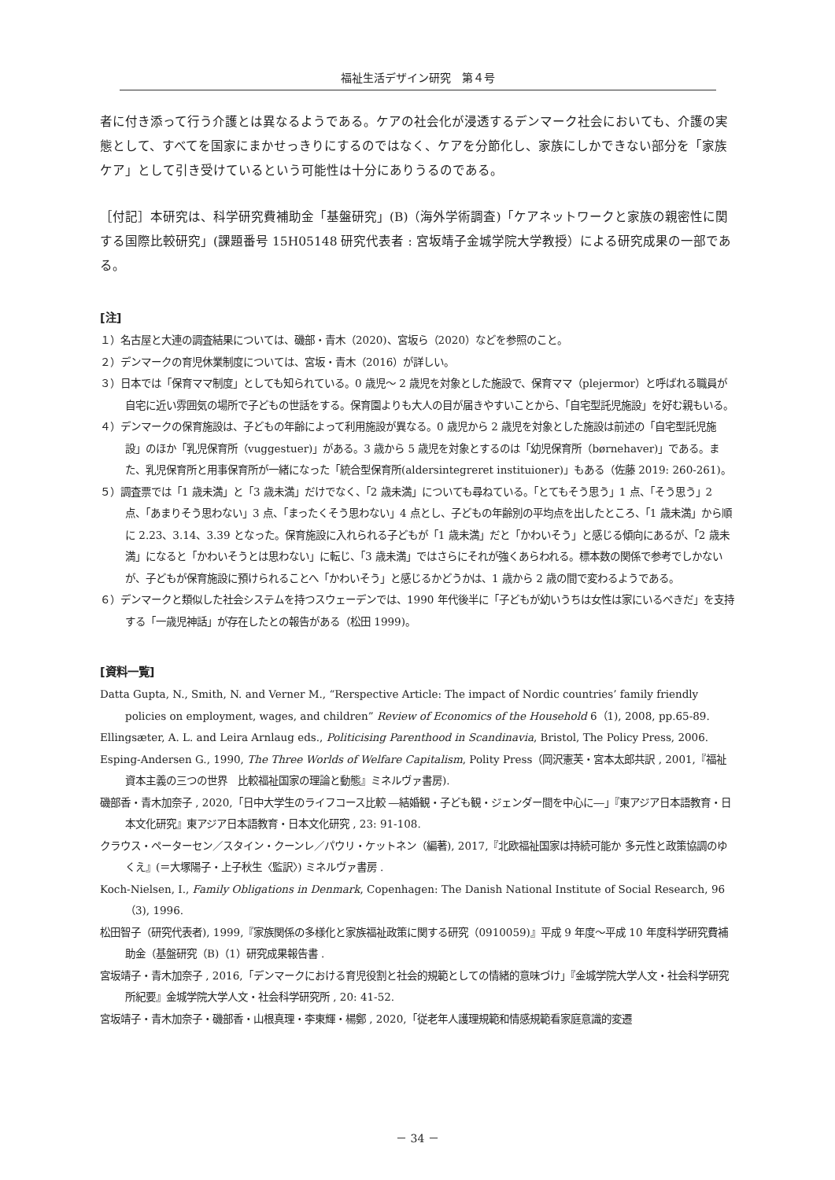福祉生活デザイン研究　第４号
者に付き添って行う介護とは異なるようである。ケアの社会化が浸透するデンマーク社会においても、介護の実態として、すべてを国家にまかせっきりにするのではなく、ケアを分節化し、家族にしかできない部分を「家族ケア」として引き受けているという可能性は十分にありうるのである。
［付記］本研究は、科学研究費補助金「基盤研究」(B)（海外学術調査)「ケアネットワークと家族の親密性に関する国際比較研究」(課題番号 15H05148 研究代表者 : 宮坂靖子金城学院大学教授）による研究成果の一部である。
[注]
１）名古屋と大連の調査結果については、磯部・青木（2020)、宮坂ら（2020）などを参照のこと。
２）デンマークの育児休業制度については、宮坂・青木（2016）が詳しい。
３）日本では「保育ママ制度」としても知られている。0 歳児～ 2 歳児を対象とした施設で、保育ママ（plejermor）と呼ばれる職員が自宅に近い雰囲気の場所で子どもの世話をする。保育園よりも大人の目が届きやすいことから、「自宅型託児施設」を好む親もいる。
４）デンマークの保育施設は、子どもの年齢によって利用施設が異なる。0 歳児から 2 歳児を対象とした施設は前述の「自宅型託児施設」のほか「乳児保育所（vuggestuer)」がある。3 歳から 5 歳児を対象とするのは「幼児保育所（børnehaver)」である。また、乳児保育所と用事保育所が一緒になった「統合型保育所(aldersintegreret instituioner)」もある（佐藤 2019: 260-261)。
５）調査票では「1 歳未満」と「3 歳未満」だけでなく、「2 歳未満」についても尋ねている。「とてもそう思う」1 点、「そう思う」2 点、「あまりそう思わない」3 点、「まったくそう思わない」4 点とし、子どもの年齢別の平均点を出したところ、「1 歳未満」から順に 2.23、3.14、3.39 となった。保育施設に入れられる子どもが「1 歳未満」だと「かわいそう」と感じる傾向にあるが、「2 歳未満」になると「かわいそうとは思わない」に転じ、「3 歳未満」ではさらにそれが強くあらわれる。標本数の関係で参考でしかないが、子どもが保育施設に預けられることへ「かわいそう」と感じるかどうかは、1 歳から 2 歳の間で変わるようである。
６）デンマークと類似した社会システムを持つスウェーデンでは、1990 年代後半に「子どもが幼いうちは女性は家にいるべきだ」を支持する「一歳児神話」が存在したとの報告がある（松田 1999)。
[資料一覧]
Datta Gupta, N., Smith, N. and Verner M., “Rerspective Article: The impact of Nordic countries’ family friendly policies on employment, wages, and children” Review of Economics of the Household 6（1), 2008, pp.65-89.
Ellingsæter, A. L. and Leira Arnlaug eds., Politicising Parenthood in Scandinavia, Bristol, The Policy Press, 2006.
Esping-Andersen G., 1990, The Three Worlds of Welfare Capitalism, Polity Press（岡沢憲芙・宮本太郎共訳 , 2001,『福祉資本主義の三つの世界　比較福祉国家の理論と動態』ミネルヴァ書房).
磯部香・青木加奈子 , 2020,「日中大学生のライフコース比較 ―結婚観・子ども観・ジェンダー間を中心に―」『東アジア日本語教育・日本文化研究』東アジア日本語教育・日本文化研究 , 23: 91-108.
クラウス・ペーターセン／スタイン・クーンレ／パウリ・ケットネン（編著), 2017,『北欧福祉国家は持続可能か 多元性と政策協調のゆくえ』(＝大塚陽子・上子秋生〈監訳〉) ミネルヴァ書房 .
Koch-Nielsen, I., Family Obligations in Denmark, Copenhagen: The Danish National Institute of Social Research, 96（3), 1996.
松田智子（研究代表者), 1999,『家族関係の多様化と家族福祉政策に関する研究（0910059)』平成 9 年度～平成 10 年度科学研究費補助金（基盤研究（B)（1）研究成果報告書 .
宮坂靖子・青木加奈子 , 2016,「デンマークにおける育児役割と社会的規範としての情緒的意味づけ」『金城学院大学人文・社会科学研究所紀要』金城学院大学人文・社会科学研究所 , 20: 41-52.
宮坂靖子・青木加奈子・磯部香・山根真理・李東輝・楊鄭 , 2020,「従老年人護理規範和情感規範看家庭意識的変遷
－ 34 －